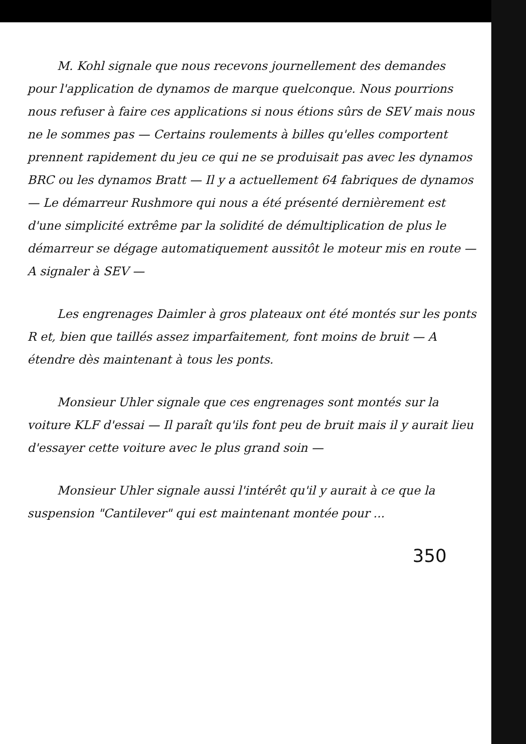M. Kohl signale que nous recevons journellement des demandes pour l'application de dynamos de marque quelconque. Nous pourrions nous refuser à faire ces applications si nous étions sûrs de SEV mais nous ne le sommes pas — Certains roulements à billes qu'elles comportent prennent rapidement du jeu ce qui ne se produisait pas avec les dynamos BRC ou les dynamos Bratt — Il y a actuellement 64 fabriques de dynamos — Le démarreur Rushmore qui nous a été présenté dernièrement est d'une simplicité extrême par la solidité de démultiplication de plus le démarreur se dégage automatiquement aussitôt le moteur mis en route — A signaler à SEV —
Les engrenages Daimler à gros plateaux ont été montés sur les ponts R et, bien que taillés assez imparfaitement, font moins de bruit — A étendre dès maintenant à tous les ponts.
Monsieur Uhler signale que ces engrenages sont montés sur la voiture KLF d'essai — Il paraît qu'ils font peu de bruit mais il y aurait lieu d'essayer cette voiture avec le plus grand soin —
Monsieur Uhler signale aussi l'intérêt qu'il y aurait à ce que la suspension "Cantilever" qui est maintenant montée pour ...
350